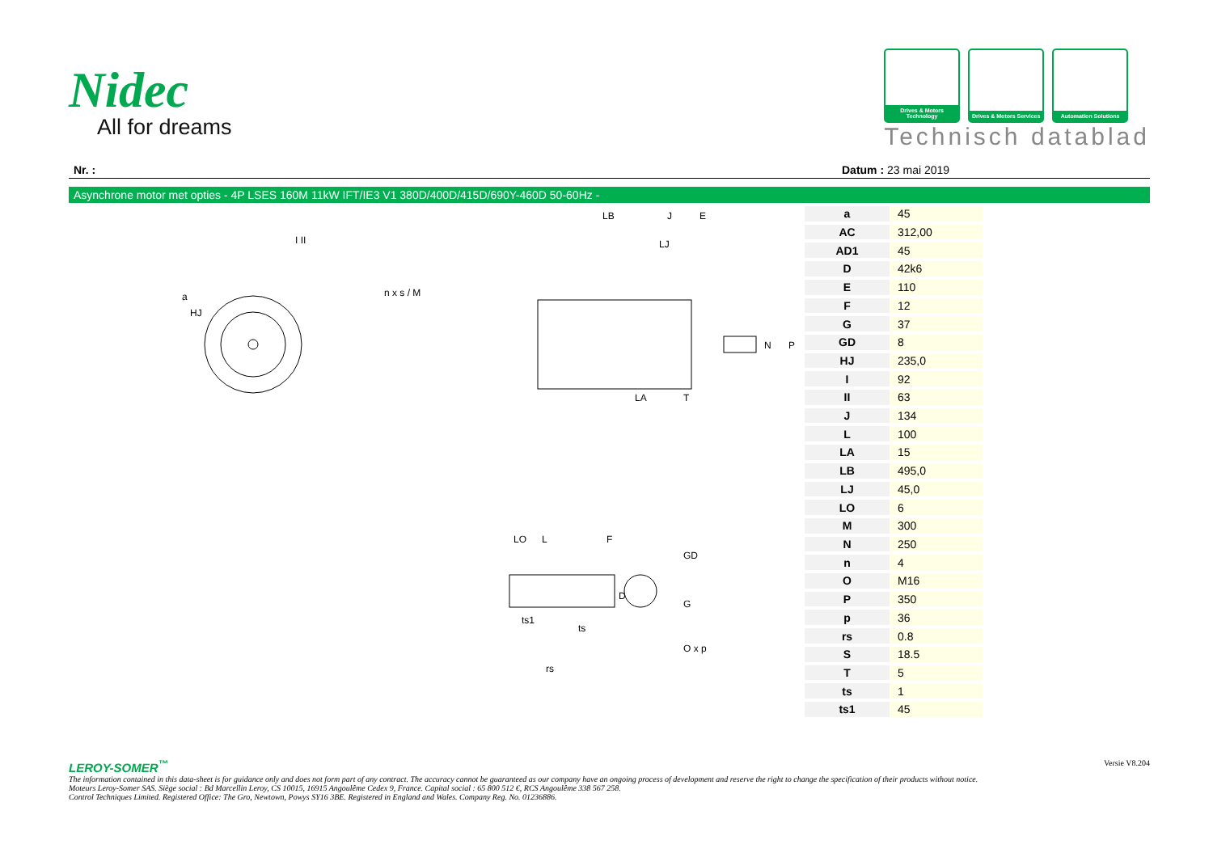Nidec
All for dreams
Drives & Motors Technology
Drives & Motors Services
Automation Solutions
Technisch datablad
Nr. : Datum : 23 mai 2019
Asynchrone motor met opties - 4P LSES 160M 11kW IFT/IE3 V1 380D/400D/415D/690Y-460D 50-60Hz -
a
HJ
n x s / M
LB
J
E
LJ
N
P
LA
T
LO
L
F
D
GD
G
ts1
ts
rs
O x p
I II
| a | 45 |
| AC | 312,00 |
| AD1 | 45 |
| D | 42k6 |
| E | 110 |
| F | 12 |
| G | 37 |
| GD | 8 |
| HJ | 235,0 |
| I | 92 |
| II | 63 |
| J | 134 |
| L | 100 |
| LA | 15 |
| LB | 495,0 |
| LJ | 45,0 |
| LO | 6 |
| M | 300 |
| N | 250 |
| n | 4 |
| O | M16 |
| P | 350 |
| p | 36 |
| rs | 0.8 |
| S | 18.5 |
| T | 5 |
| ts | 1 |
| ts1 | 45 |
Versie V8.204
LEROY-SOMER<sup>™</sup>
The information contained in this data-sheet is for guidance only and does not form part of any contract. The accuracy cannot be guaranteed as our company have an ongoing process of development and reserve the right to change the specification of their products without notice.
Moteurs Leroy-Somer SAS. Siège social : Bd Marcellin Leroy, CS 10015, 16915 Angoulême Cedex 9, France. Capital social : 65 800 512 €, RCS Angoulême 338 567 258.
Control Techniques Limited. Registered Office: The Gro, Newtown, Powys SY16 3BE. Registered in England and Wales. Company Reg. No. 01236886.